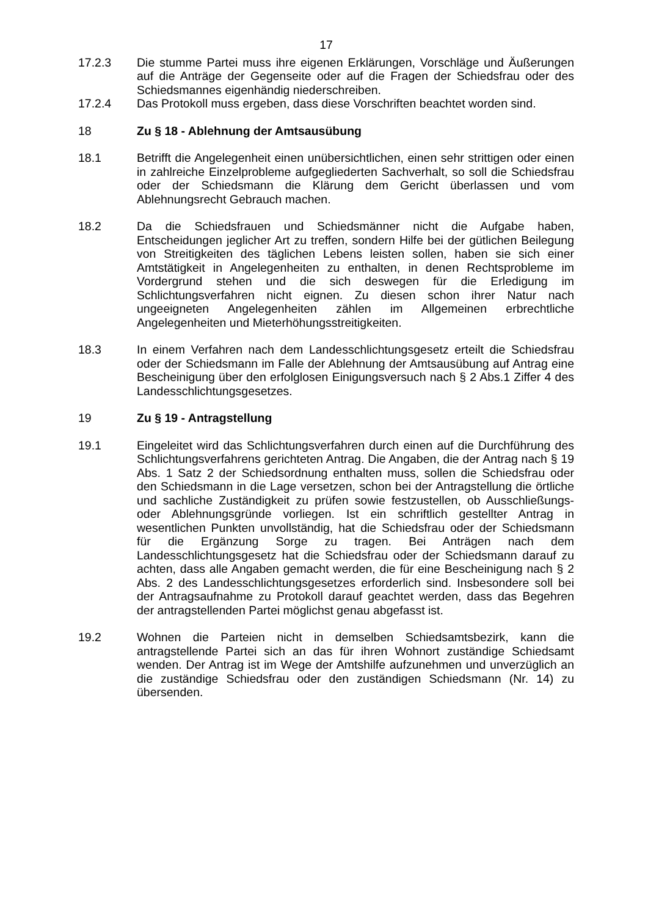17
17.2.3 Die stumme Partei muss ihre eigenen Erklärungen, Vorschläge und Äußerungen auf die Anträge der Gegenseite oder auf die Fragen der Schiedsfrau oder des Schiedsmannes eigenhändig niederschreiben.
17.2.4 Das Protokoll muss ergeben, dass diese Vorschriften beachtet worden sind.
18 Zu § 18 - Ablehnung der Amtsausübung
18.1 Betrifft die Angelegenheit einen unübersichtlichen, einen sehr strittigen oder einen in zahlreiche Einzelprobleme aufgegliederten Sachverhalt, so soll die Schiedsfrau oder der Schiedsmann die Klärung dem Gericht überlassen und vom Ablehnungsrecht Gebrauch machen.
18.2 Da die Schiedsfrauen und Schiedsmänner nicht die Aufgabe haben, Entscheidungen jeglicher Art zu treffen, sondern Hilfe bei der gütlichen Beilegung von Streitigkeiten des täglichen Lebens leisten sollen, haben sie sich einer Amtstätigkeit in Angelegenheiten zu enthalten, in denen Rechtsprobleme im Vordergrund stehen und die sich deswegen für die Erledigung im Schlichtungsverfahren nicht eignen. Zu diesen schon ihrer Natur nach ungeeigneten Angelegenheiten zählen im Allgemeinen erbrechtliche Angelegenheiten und Mieterhöhungsstreitigkeiten.
18.3 In einem Verfahren nach dem Landesschlichtungsgesetz erteilt die Schiedsfrau oder der Schiedsmann im Falle der Ablehnung der Amtsausübung auf Antrag eine Bescheinigung über den erfolglosen Einigungsversuch nach § 2 Abs.1 Ziffer 4 des Landesschlichtungsgesetzes.
19 Zu § 19 - Antragstellung
19.1 Eingeleitet wird das Schlichtungsverfahren durch einen auf die Durchführung des Schlichtungsverfahrens gerichteten Antrag. Die Angaben, die der Antrag nach § 19 Abs. 1 Satz 2 der Schiedsordnung enthalten muss, sollen die Schiedsfrau oder den Schiedsmann in die Lage versetzen, schon bei der Antragstellung die örtliche und sachliche Zuständigkeit zu prüfen sowie festzustellen, ob Ausschließungs- oder Ablehnungsgründe vorliegen. Ist ein schriftlich gestellter Antrag in wesentlichen Punkten unvollständig, hat die Schiedsfrau oder der Schiedsmann für die Ergänzung Sorge zu tragen. Bei Anträgen nach dem Landesschlichtungsgesetz hat die Schiedsfrau oder der Schiedsmann darauf zu achten, dass alle Angaben gemacht werden, die für eine Bescheinigung nach § 2 Abs. 2 des Landesschlichtungsgesetzes erforderlich sind. Insbesondere soll bei der Antragsaufnahme zu Protokoll darauf geachtet werden, dass das Begehren der antragstellenden Partei möglichst genau abgefasst ist.
19.2 Wohnen die Parteien nicht in demselben Schiedsamtsbezirk, kann die antragstellende Partei sich an das für ihren Wohnort zuständige Schiedsamt wenden. Der Antrag ist im Wege der Amtshilfe aufzunehmen und unverzüglich an die zuständige Schiedsfrau oder den zuständigen Schiedsmann (Nr. 14) zu übersenden.